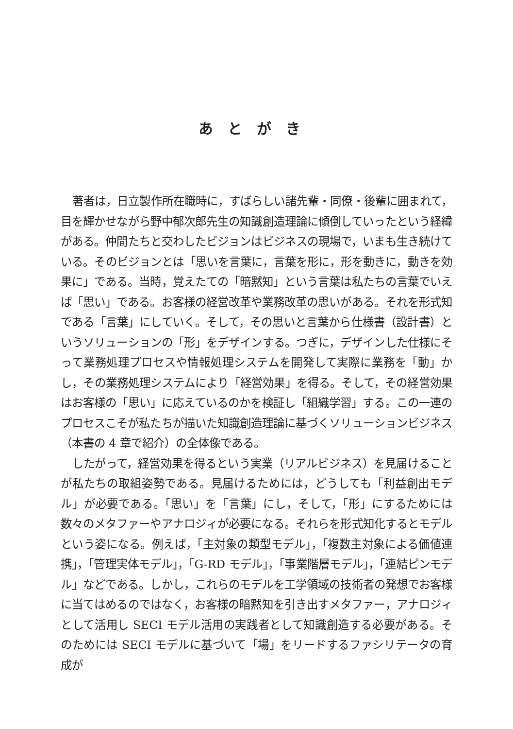あとがき
著者は，日立製作所在職時に，すばらしい諸先輩・同僚・後輩に囲まれて，目を輝かせながら野中郁次郎先生の知識創造理論に傾倒していったという経緯がある。仲間たちと交わしたビジョンはビジネスの現場で，いまも生き続けている。そのビジョンとは「思いを言葉に，言葉を形に，形を動きに，動きを効果に」である。当時，覚えたての「暗黙知」という言葉は私たちの言葉でいえば「思い」である。お客様の経営改革や業務改革の思いがある。それを形式知である「言葉」にしていく。そして，その思いと言葉から仕様書（設計書）というソリューションの「形」をデザインする。つぎに，デザインした仕様にそって業務処理プロセスや情報処理システムを開発して実際に業務を「動」かし，その業務処理システムにより「経営効果」を得る。そして，その経営効果はお客様の「思い」に応えているのかを検証し「組織学習」する。この一連のプロセスこそが私たちが描いた知識創造理論に基づくソリューションビジネス（本書の 4 章で紹介）の全体像である。
したがって，経営効果を得るという実業（リアルビジネス）を見届けることが私たちの取組姿勢である。見届けるためには，どうしても「利益創出モデル」が必要である。「思い」を「言葉」にし，そして，「形」にするためには数々のメタファーやアナロジィが必要になる。それらを形式知化するとモデルという姿になる。例えば，「主対象の類型モデル」，「複数主対象による価値連携」，「管理実体モデル」，「G-RD モデル」，「事業階層モデル」，「連結ピンモデル」などである。しかし，これらのモデルを工学領域の技術者の発想でお客様に当てはめるのではなく，お客様の暗黙知を引き出すメタファー，アナロジィとして活用し SECI モデル活用の実践者として知識創造する必要がある。そのためには SECI モデルに基づいて「場」をリードするファシリテータの育成が